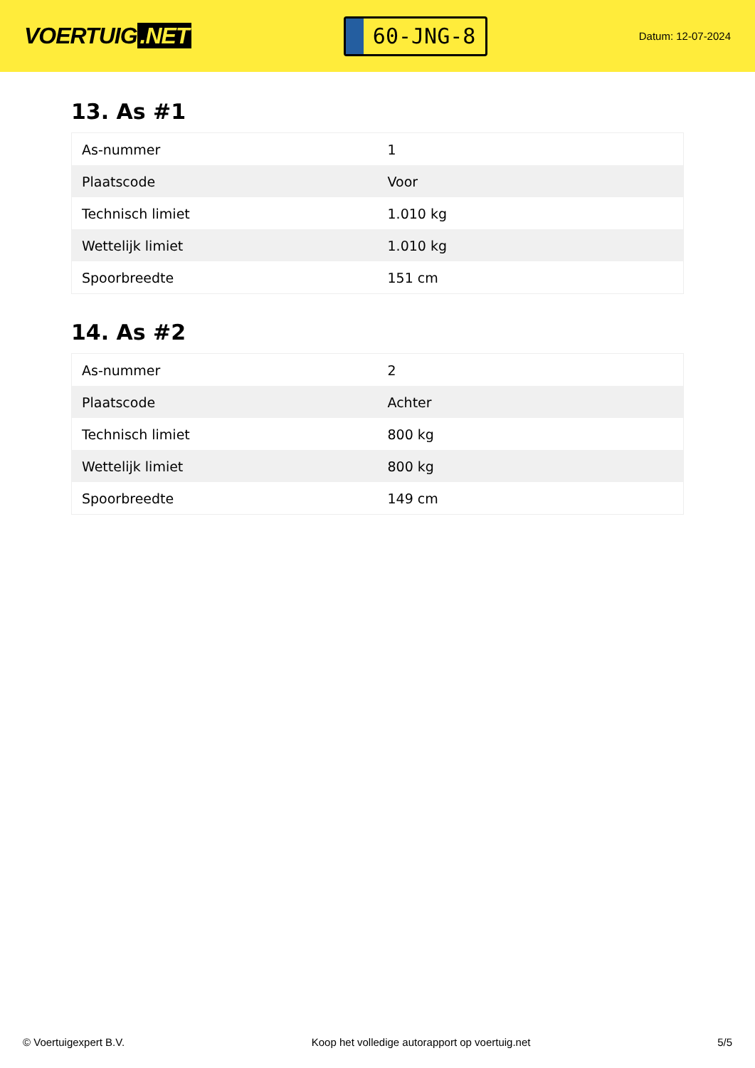VOERTUIG.NET
60-JNG-8
Datum: 12-07-2024
13. As #1
| As-nummer | 1 |
| Plaatscode | Voor |
| Technisch limiet | 1.010 kg |
| Wettelijk limiet | 1.010 kg |
| Spoorbreedte | 151 cm |
14. As #2
| As-nummer | 2 |
| Plaatscode | Achter |
| Technisch limiet | 800 kg |
| Wettelijk limiet | 800 kg |
| Spoorbreedte | 149 cm |
© Voertuigexpert B.V. Koop het volledige autorapport op voertuig.net 5/5